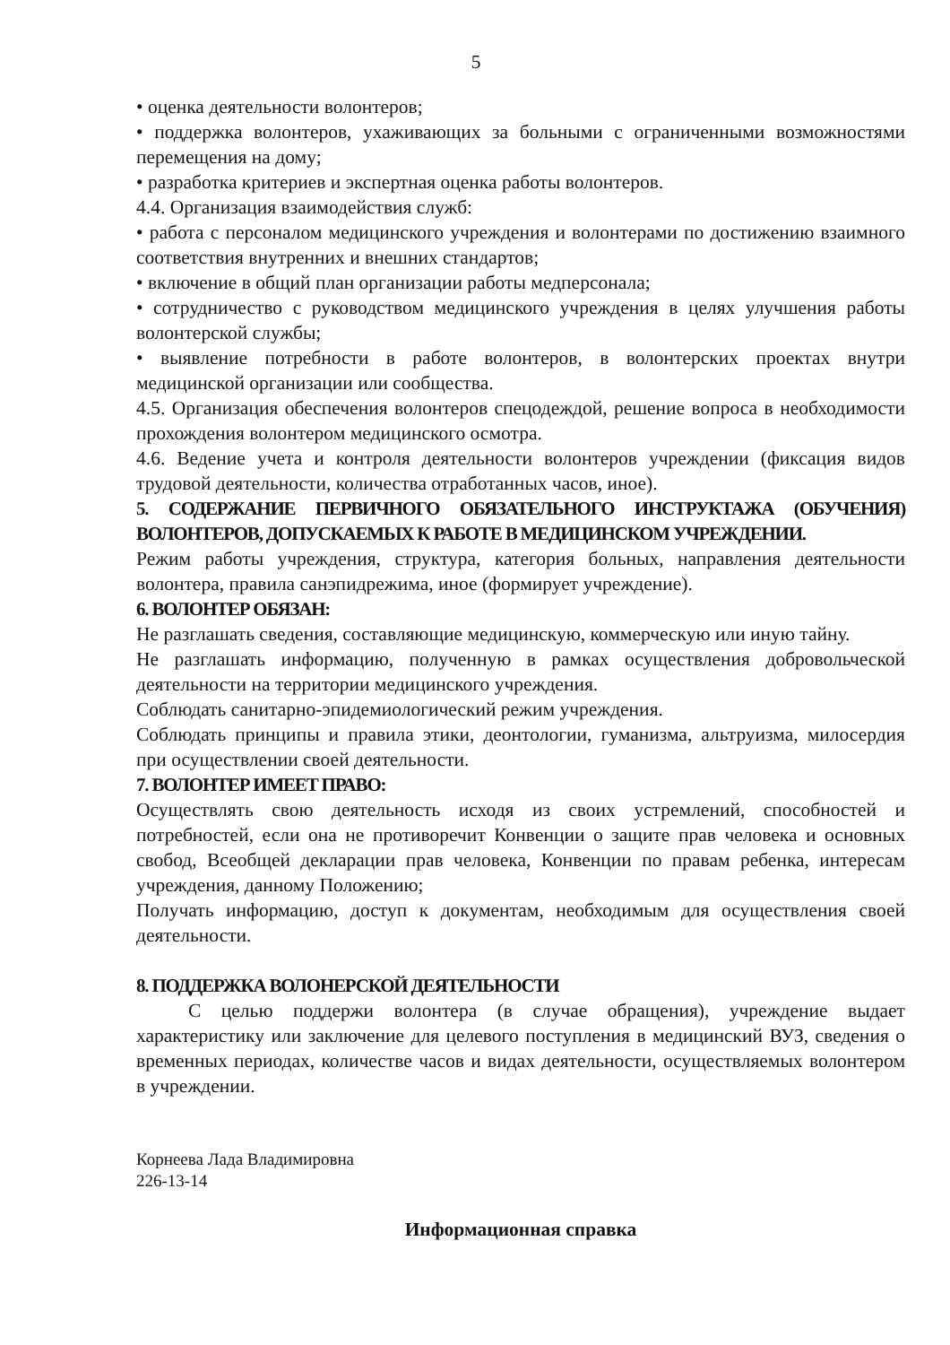5
• оценка деятельности волонтеров;
• поддержка волонтеров, ухаживающих за больными с ограниченными возможностями перемещения на дому;
• разработка критериев и экспертная оценка работы волонтеров.
4.4. Организация взаимодействия служб:
• работа с персоналом медицинского учреждения и волонтерами по достижению взаимного соответствия внутренних и внешних стандартов;
• включение в общий план организации работы медперсонала;
• сотрудничество с руководством медицинского учреждения в целях улучшения работы волонтерской службы;
• выявление потребности в работе волонтеров, в волонтерских проектах внутри медицинской организации или сообщества.
4.5. Организация обеспечения волонтеров спецодеждой, решение вопроса в необходимости прохождения волонтером медицинского осмотра.
4.6. Ведение учета и контроля деятельности волонтеров учреждении (фиксация видов трудовой деятельности, количества отработанных часов, иное).
5. СОДЕРЖАНИЕ ПЕРВИЧНОГО ОБЯЗАТЕЛЬНОГО ИНСТРУКТАЖА (ОБУЧЕНИЯ) ВОЛОНТЕРОВ, ДОПУСКАЕМЫХ К РАБОТЕ В МЕДИЦИНСКОМ УЧРЕЖДЕНИИ.
Режим работы учреждения, структура, категория больных, направления деятельности волонтера, правила санэпидрежима, иное (формирует учреждение).
6. ВОЛОНТЕР ОБЯЗАН:
Не разглашать сведения, составляющие медицинскую, коммерческую или иную тайну.
Не разглашать информацию, полученную в рамках осуществления добровольческой деятельности на территории медицинского учреждения.
Соблюдать санитарно-эпидемиологический режим учреждения.
Соблюдать принципы и правила этики, деонтологии, гуманизма, альтруизма, милосердия при осуществлении своей деятельности.
7. ВОЛОНТЕР ИМЕЕТ ПРАВО:
Осуществлять свою деятельность исходя из своих устремлений, способностей и потребностей, если она не противоречит Конвенции о защите прав человека и основных свобод, Всеобщей декларации прав человека, Конвенции по правам ребенка, интересам учреждения, данному Положению;
Получать информацию, доступ к документам, необходимым для осуществления своей деятельности.
8. ПОДДЕРЖКА ВОЛОНЕРСКОЙ ДЕЯТЕЛЬНОСТИ
С целью поддержи волонтера (в случае обращения), учреждение выдает характеристику или заключение для целевого поступления в медицинский ВУЗ, сведения о временных периодах, количестве часов и видах деятельности, осуществляемых волонтером в учреждении.
Корнеева Лада Владимировна
226-13-14
Информационная справка